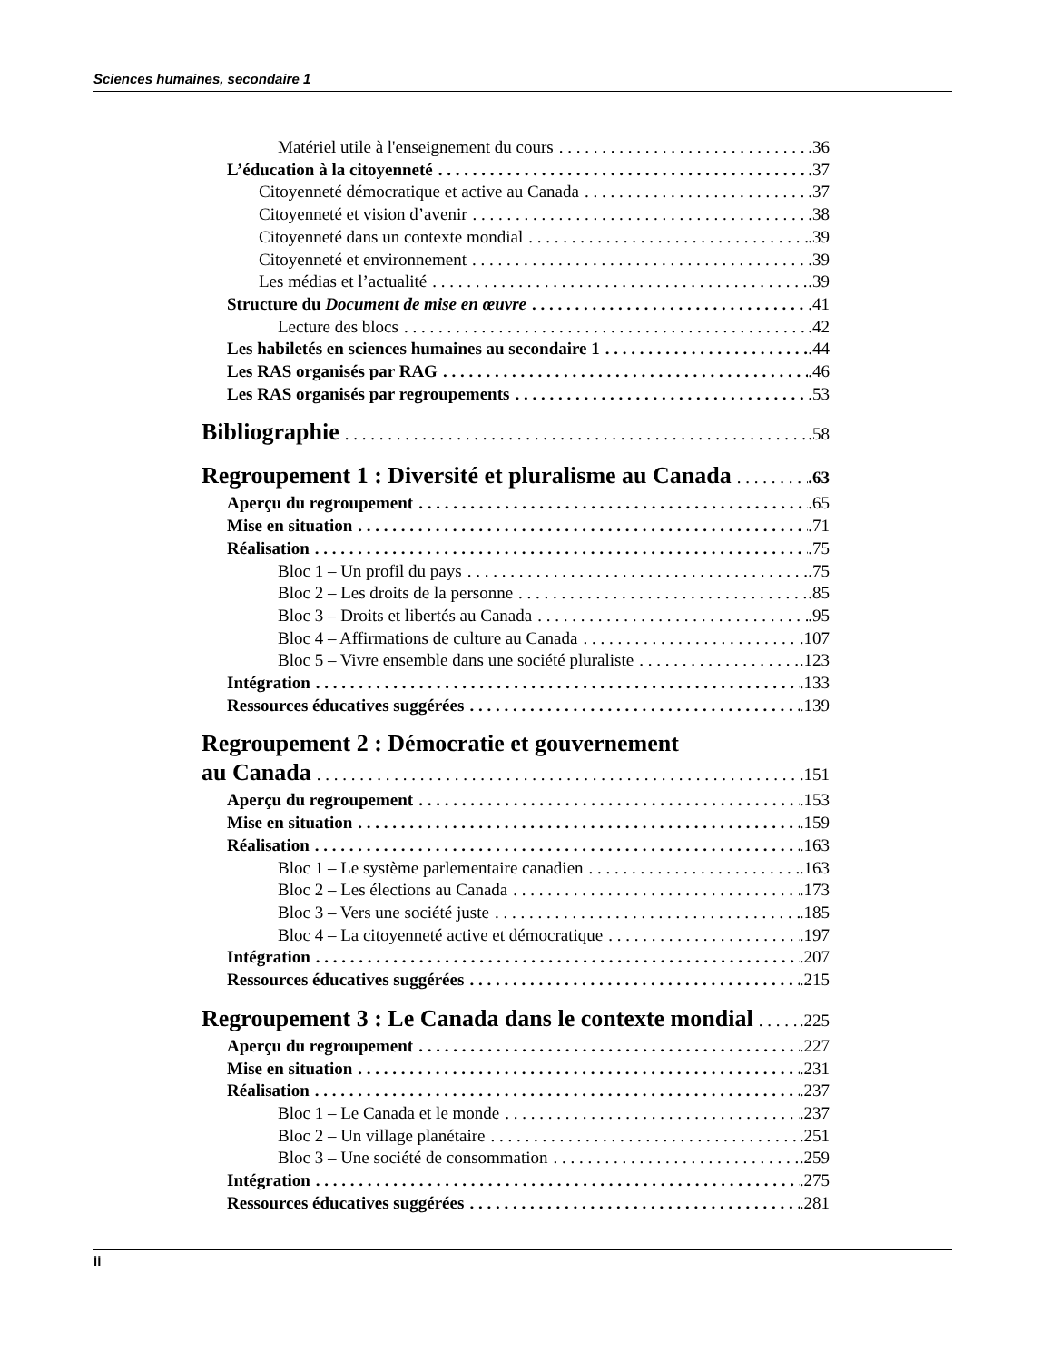Sciences humaines, secondaire 1
Matériel utile à l'enseignement du cours .36
L’éducation à la citoyenneté .37
Citoyenneté démocratique et active au Canada .37
Citoyenneté et vision d’avenir .38
Citoyenneté dans un contexte mondial .39
Citoyenneté et environnement .39
Les médias et l’actualité .39
Structure du Document de mise en œuvre .41
Lecture des blocs .42
Les habiletés en sciences humaines au secondaire 1 .44
Les RAS organisés par RAG .46
Les RAS organisés par regroupements .53
Bibliographie .58
Regroupement 1 : Diversité et pluralisme au Canada .63
Aperçu du regroupement .65
Mise en situation .71
Réalisation .75
Bloc 1 – Un profil du pays .75
Bloc 2 – Les droits de la personne .85
Bloc 3 – Droits et libertés au Canada .95
Bloc 4 – Affirmations de culture au Canada .107
Bloc 5 – Vivre ensemble dans une société pluraliste .123
Intégration .133
Ressources éducatives suggérées .139
Regroupement 2 : Démocratie et gouvernement
au Canada .151
Aperçu du regroupement .153
Mise en situation .159
Réalisation .163
Bloc 1 – Le système parlementaire canadien .163
Bloc 2 – Les élections au Canada .173
Bloc 3 – Vers une société juste .185
Bloc 4 – La citoyenneté active et démocratique .197
Intégration .207
Ressources éducatives suggérées .215
Regroupement 3 : Le Canada dans le contexte mondial .225
Aperçu du regroupement .227
Mise en situation .231
Réalisation .237
Bloc 1 – Le Canada et le monde .237
Bloc 2 – Un village planétaire .251
Bloc 3 – Une société de consommation .259
Intégration .275
Ressources éducatives suggérées .281
ii